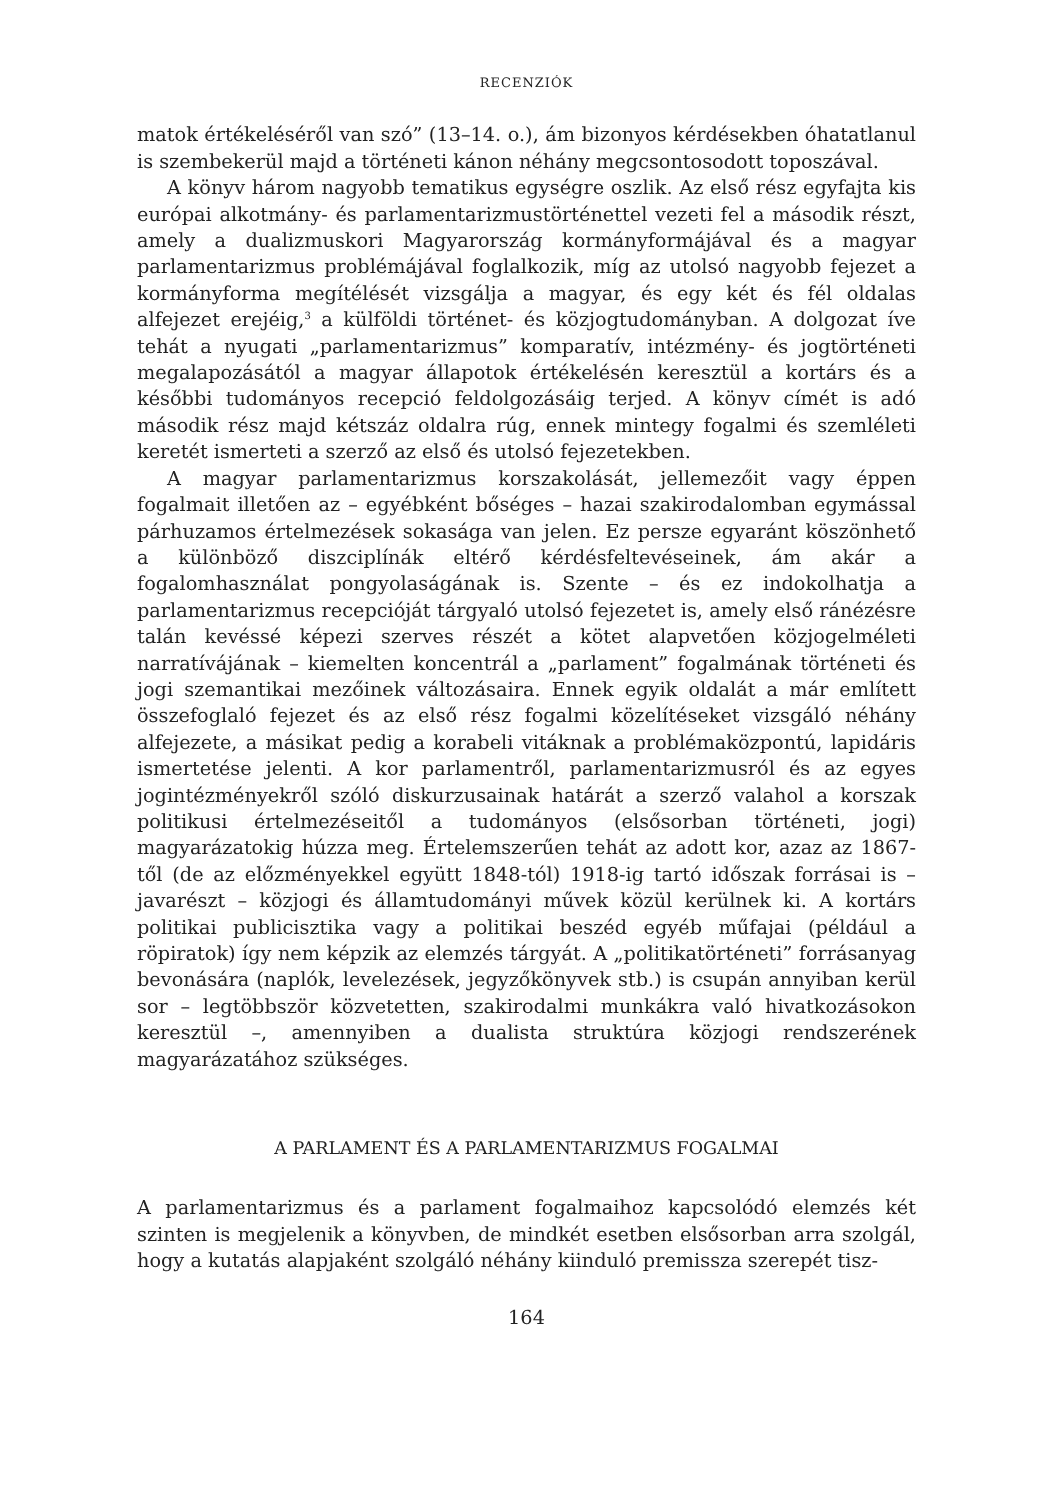RECENZIÓK
matok értékeléséről van szó” (13–14. o.), ám bizonyos kérdésekben óhatatlanul is szembekerül majd a történeti kánon néhány megcsontosodott toposzával.
A könyv három nagyobb tematikus egységre oszlik. Az első rész egyfajta kis európai alkotmány- és parlamentarizmustörténettel vezeti fel a második részt, amely a dualizmuskori Magyarország kormányformájával és a magyar parlamentarizmus problémájával foglalkozik, míg az utolsó nagyobb fejezet a kormányforma megítélését vizsgálja a magyar, és egy két és fél oldalas alfejezet erejéig,<sup>3</sup> a külföldi történet- és közjogtudományban. A dolgozat íve tehát a nyugati „parlamentarizmus” komparatív, intézmény- és jogtörténeti megalapozásától a magyar állapotok értékelésén keresztül a kortárs és a későbbi tudományos recepció feldolgozásáig terjed. A könyv címét is adó második rész majd kétszáz oldalra rúg, ennek mintegy fogalmi és szemléleti keretét ismerteti a szerző az első és utolsó fejezetekben.
A magyar parlamentarizmus korszakolását, jellemezőit vagy éppen fogalmait illetően az – egyébként bőséges – hazai szakirodalomban egymással párhuzamos értelmezések sokasága van jelen. Ez persze egyaránt köszönhető a különböző diszciplínák eltérő kérdésfeltevéseinek, ám akár a fogalomhasználat pongyolaságának is. Szente – és ez indokolhatja a parlamentarizmus recepcióját tárgyaló utolsó fejezetet is, amely első ránézésre talán kevéssé képezi szerves részét a kötet alapvetően közjogelméleti narratívájának – kiemelten koncentrál a „parlament” fogalmának történeti és jogi szemantikai mezőinek változásaira. Ennek egyik oldalát a már említett összefoglaló fejezet és az első rész fogalmi közelítéseket vizsgáló néhány alfejezete, a másikat pedig a korabeli vitáknak a problémaközpontú, lapidáris ismertetése jelenti. A kor parlamentről, parlamentarizmusról és az egyes jogintézményekről szóló diskurzusainak határát a szerző valahol a korszak politikusi értelmezéseitől a tudományos (elsősorban történeti, jogi) magyarázatokig húzza meg. Értelemszerűen tehát az adott kor, azaz az 1867-től (de az előzményekkel együtt 1848-tól) 1918-ig tartó időszak forrásai is – javarészt – közjogi és államtudományi művek közül kerülnek ki. A kortárs politikai publicisztika vagy a politikai beszéd egyéb műfajai (például a röpiratok) így nem képzik az elemzés tárgyát. A „politikatörténeti” forrásanyag bevonására (naplók, levelezések, jegyzőkönyvek stb.) is csupán annyiban kerül sor – legtöbbször közvetetten, szakirodalmi munkákra való hivatkozásokon keresztül –, amennyiben a dualista struktúra közjogi rendszerének magyarázatához szükséges.
A PARLAMENT ÉS A PARLAMENTARIZMUS FOGALMAI
A parlamentarizmus és a parlament fogalmaihoz kapcsolódó elemzés két szinten is megjelenik a könyvben, de mindkét esetben elsősorban arra szolgál, hogy a kutatás alapjaként szolgáló néhány kiinduló premissza szerepét tisz-
164